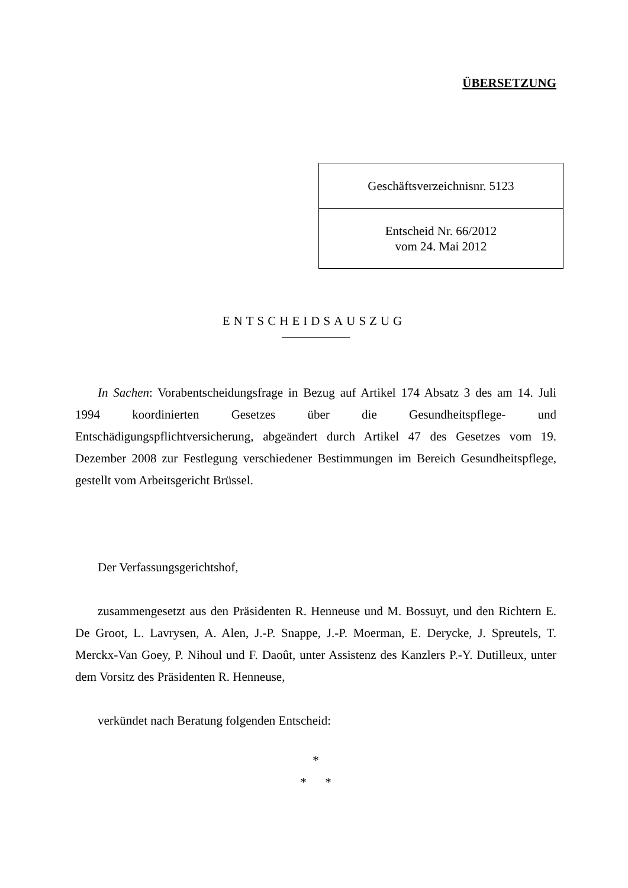ÜBERSETZUNG
| Geschäftsverzeichnisnr. 5123 |
| Entscheid Nr. 66/2012 vom 24. Mai 2012 |
ENTSCHEIDSAUSZUG
In Sachen: Vorabentscheidungsfrage in Bezug auf Artikel 174 Absatz 3 des am 14. Juli 1994 koordinierten Gesetzes über die Gesundheitspflege- und Entschädigungspflichtversicherung, abgeändert durch Artikel 47 des Gesetzes vom 19. Dezember 2008 zur Festlegung verschiedener Bestimmungen im Bereich Gesundheitspflege, gestellt vom Arbeitsgericht Brüssel.
Der Verfassungsgerichtshof,
zusammengesetzt aus den Präsidenten R. Henneuse und M. Bossuyt, und den Richtern E. De Groot, L. Lavrysen, A. Alen, J.-P. Snappe, J.-P. Moerman, E. Derycke, J. Spreutels, T. Merckx-Van Goey, P. Nihoul und F. Daoût, unter Assistenz des Kanzlers P.-Y. Dutilleux, unter dem Vorsitz des Präsidenten R. Henneuse,
verkündet nach Beratung folgenden Entscheid:
*
* *